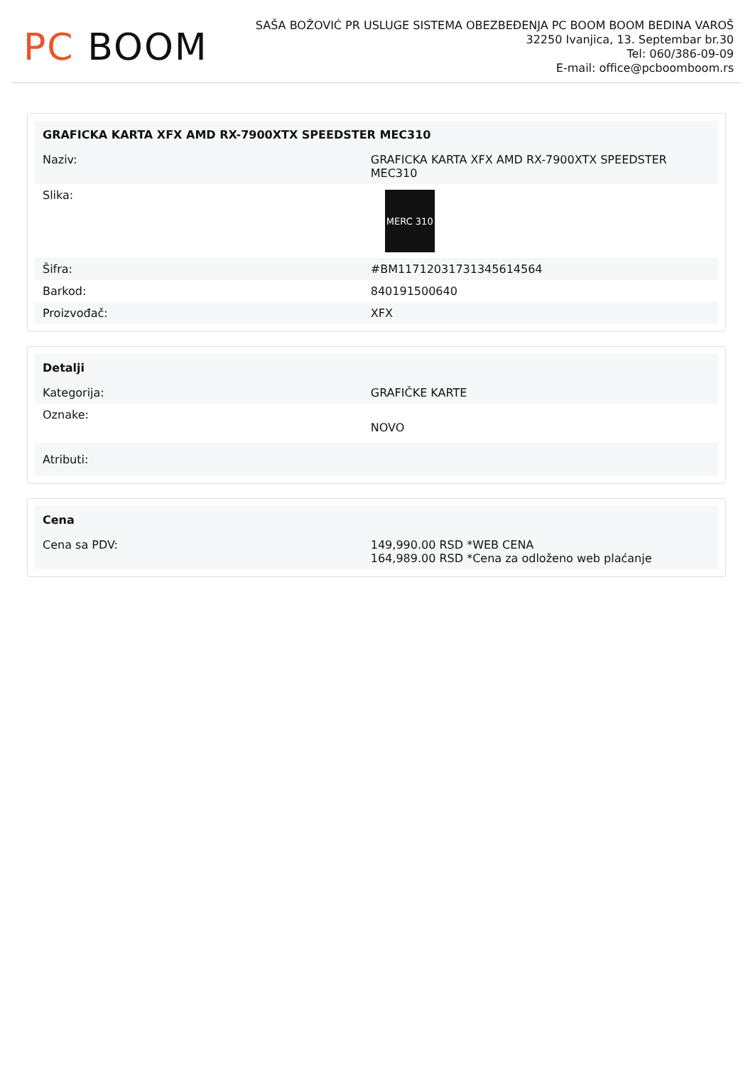PC BOOM
SAŠA BOŽOVIĆ PR USLUGE SISTEMA OBEZBEĐENJA PC BOOM BOOM BEDINA VAROŠ
32250 Ivanjica, 13. Septembar br.30
Tel: 060/386-09-09
E-mail: office@pcboomboom.rs
| GRAFICKA KARTA XFX AMD RX-7900XTX SPEEDSTER MEC310 | |
| --- | --- |
| Naziv: | GRAFICKA KARTA XFX AMD RX-7900XTX SPEEDSTER MEC310 |
| Slika: | MERC 310 |
| Šifra: | #BM11712031731345614564 |
| Barkod: | 840191500640 |
| Proizvođač: | XFX |
| Detalji | |
| --- | --- |
| Kategorija: | GRAFIČKE KARTE |
| Oznake: | NOVO |
| Atributi: | |
| Cena | |
| --- | --- |
| Cena sa PDV: | 149,990.00 RSD *WEB CENA 164,989.00 RSD *Cena za odloženo web plaćanje |